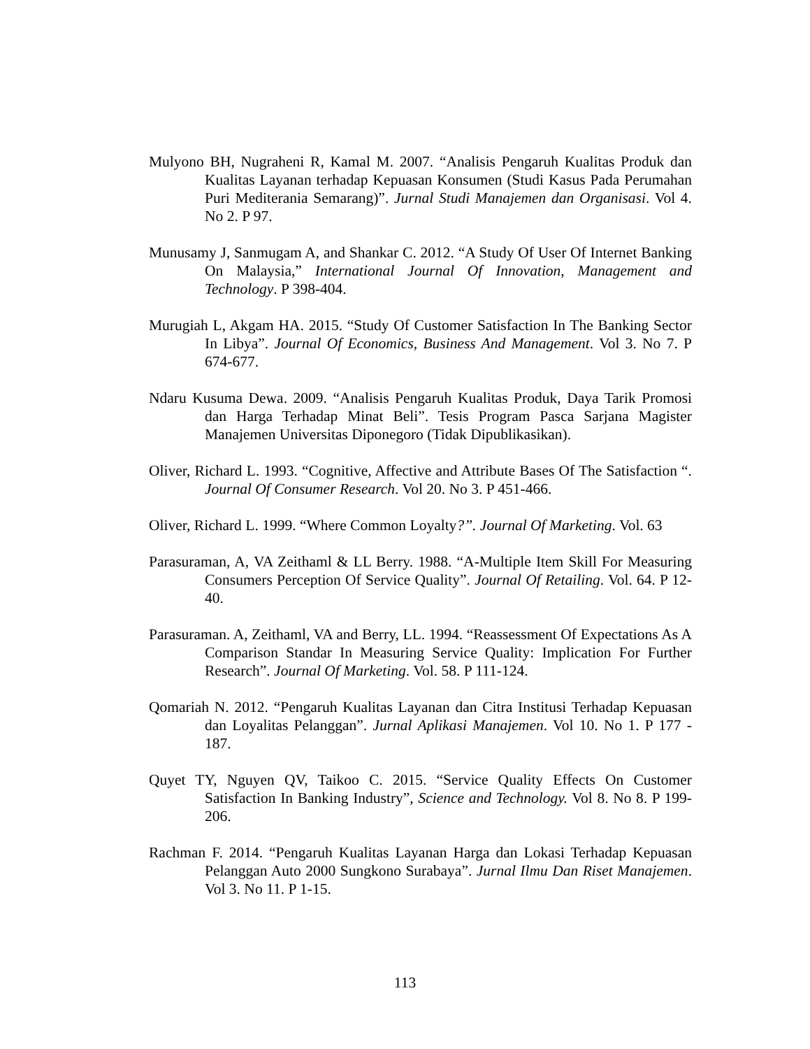Mulyono BH, Nugraheni R, Kamal M. 2007. “Analisis Pengaruh Kualitas Produk dan Kualitas Layanan terhadap Kepuasan Konsumen (Studi Kasus Pada Perumahan Puri Mediterania Semarang)”. Jurnal Studi Manajemen dan Organisasi. Vol 4. No 2. P 97.
Munusamy J, Sanmugam A, and Shankar C. 2012. “A Study Of User Of Internet Banking On Malaysia,” International Journal Of Innovation, Management and Technology. P 398-404.
Murugiah L, Akgam HA. 2015. “Study Of Customer Satisfaction In The Banking Sector In Libya”. Journal Of Economics, Business And Management. Vol 3. No 7. P 674-677.
Ndaru Kusuma Dewa. 2009. “Analisis Pengaruh Kualitas Produk, Daya Tarik Promosi dan Harga Terhadap Minat Beli”. Tesis Program Pasca Sarjana Magister Manajemen Universitas Diponegoro (Tidak Dipublikasikan).
Oliver, Richard L. 1993. “Cognitive, Affective and Attribute Bases Of The Satisfaction “. Journal Of Consumer Research. Vol 20. No 3. P 451-466.
Oliver, Richard L. 1999. “Where Common Loyalty?”. Journal Of Marketing. Vol. 63
Parasuraman, A, VA Zeithaml & LL Berry. 1988. “A-Multiple Item Skill For Measuring Consumers Perception Of Service Quality”. Journal Of Retailing. Vol. 64. P 12-40.
Parasuraman. A, Zeithaml, VA and Berry, LL. 1994. “Reassessment Of Expectations As A Comparison Standar In Measuring Service Quality: Implication For Further Research”. Journal Of Marketing. Vol. 58. P 111-124.
Qomariah N. 2012. “Pengaruh Kualitas Layanan dan Citra Institusi Terhadap Kepuasan dan Loyalitas Pelanggan”. Jurnal Aplikasi Manajemen. Vol 10. No 1. P 177 - 187.
Quyet TY, Nguyen QV, Taikoo C. 2015. “Service Quality Effects On Customer Satisfaction In Banking Industry”, Science and Technology. Vol 8. No 8. P 199-206.
Rachman F. 2014. “Pengaruh Kualitas Layanan Harga dan Lokasi Terhadap Kepuasan Pelanggan Auto 2000 Sungkono Surabaya”. Jurnal Ilmu Dan Riset Manajemen. Vol 3. No 11. P 1-15.
113